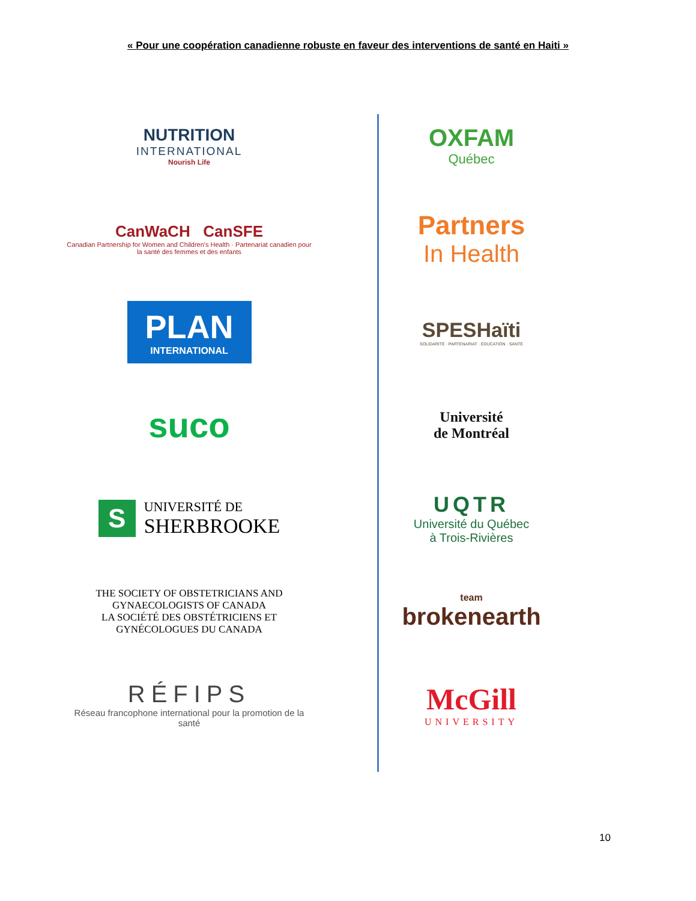« Pour une coopération canadienne robuste en faveur des interventions de santé en Haiti »
NUTRITION
INTERNATIONAL
Nourish Life
CanWaCH CanSFE
Canadian Partnership for Women and Children's Health · Partenariat canadien pour la santé des femmes et des enfants
PLAN
INTERNATIONAL
suco
S
UNIVERSITÉ DE
SHERBROOKE
THE SOCIETY OF OBSTETRICIANS AND GYNAECOLOGISTS OF CANADA
LA SOCIÉTÉ DES OBSTÉTRICIENS ET GYNÉCOLOGUES DU CANADA
RÉFIPS
Réseau francophone international pour la promotion de la santé
OXFAM
Québec
Partners
In Health
SPESHaïti
SOLIDARITÉ · PARTENARIAT · ÉDUCATION · SANTÉ
Université
de Montréal
UQTR
Université du Québec
à Trois-Rivières
team
brokenearth
McGill
UNIVERSITY
10